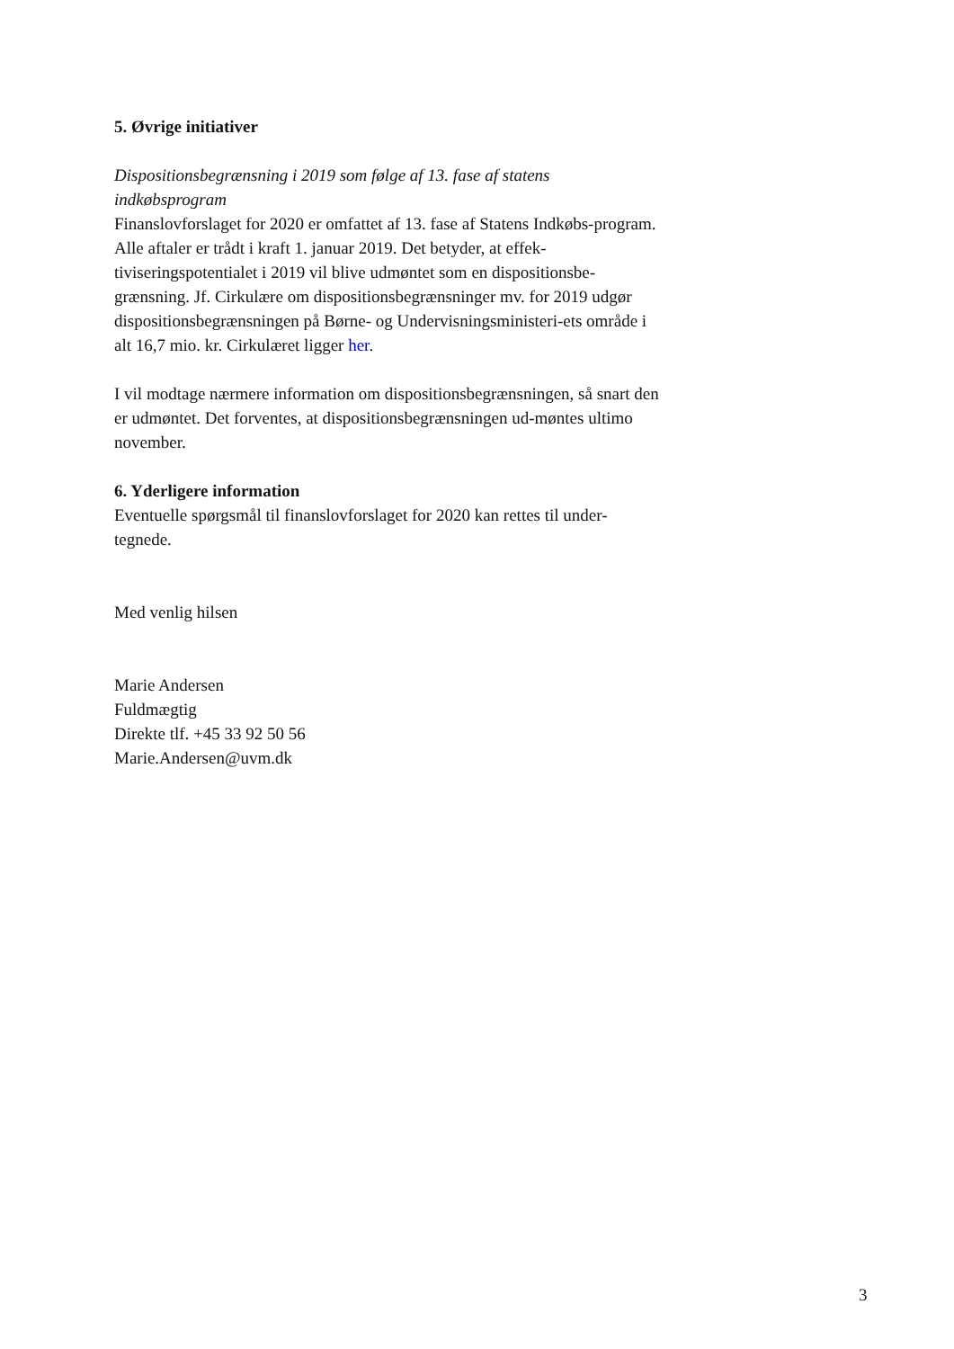5. Øvrige initiativer
Dispositionsbegrænsning i 2019 som følge af 13. fase af statens indkøbsprogram
Finanslovforslaget for 2020 er omfattet af 13. fase af Statens Indkøbs-program. Alle aftaler er trådt i kraft 1. januar 2019. Det betyder, at effek-tiviseringspotentialet i 2019 vil blive udmøntet som en dispositionsbe-grænsning. Jf. Cirkulære om dispositionsbegrænsninger mv. for 2019 udgør dispositionsbegrænsningen på Børne- og Undervisningsministeri-ets område i alt 16,7 mio. kr. Cirkulæret ligger her.
I vil modtage nærmere information om dispositionsbegrænsningen, så snart den er udmøntet. Det forventes, at dispositionsbegrænsningen ud-møntes ultimo november.
6. Yderligere information
Eventuelle spørgsmål til finanslovforslaget for 2020 kan rettes til under-tegnede.
Med venlig hilsen
Marie Andersen
Fuldmægtig
Direkte tlf. +45 33 92 50 56
Marie.Andersen@uvm.dk
3